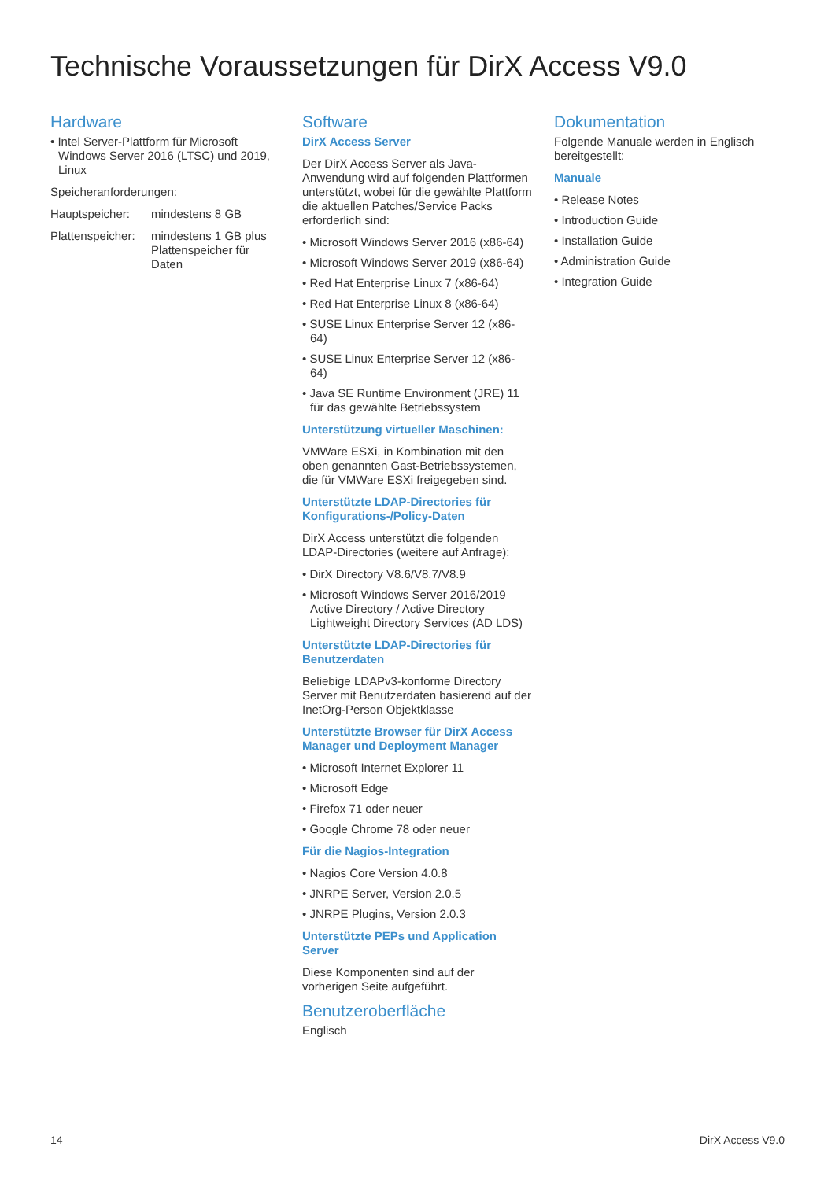Technische Voraussetzungen für DirX Access V9.0
Hardware
• Intel Server-Plattform für Microsoft Windows Server 2016 (LTSC) und 2019, Linux
Speicheranforderungen:
Hauptspeicher: mindestens 8 GB
Plattenspeicher: mindestens 1 GB plus Plattenspeicher für Daten
Software
DirX Access Server
Der DirX Access Server als Java-Anwendung wird auf folgenden Plattformen unterstützt, wobei für die gewählte Plattform die aktuellen Patches/Service Packs erforderlich sind:
• Microsoft Windows Server 2016 (x86-64)
• Microsoft Windows Server 2019 (x86-64)
• Red Hat Enterprise Linux 7 (x86-64)
• Red Hat Enterprise Linux 8 (x86-64)
• SUSE Linux Enterprise Server 12 (x86-64)
• SUSE Linux Enterprise Server 12 (x86-64)
• Java SE Runtime Environment (JRE) 11 für das gewählte Betriebssystem
Unterstützung virtueller Maschinen:
VMWare ESXi, in Kombination mit den oben genannten Gast-Betriebssystemen, die für VMWare ESXi freigegeben sind.
Unterstützte LDAP-Directories für Konfigurations-/Policy-Daten
DirX Access unterstützt die folgenden LDAP-Directories (weitere auf Anfrage):
• DirX Directory V8.6/V8.7/V8.9
• Microsoft Windows Server 2016/2019 Active Directory / Active Directory Lightweight Directory Services (AD LDS)
Unterstützte LDAP-Directories für Benutzerdaten
Beliebige LDAPv3-konforme Directory Server mit Benutzerdaten basierend auf der InetOrg-Person Objektklasse
Unterstützte Browser für DirX Access Manager und Deployment Manager
• Microsoft Internet Explorer 11
• Microsoft Edge
• Firefox 71 oder neuer
• Google Chrome 78 oder neuer
Für die Nagios-Integration
• Nagios Core Version 4.0.8
• JNRPE Server, Version 2.0.5
• JNRPE Plugins, Version 2.0.3
Unterstützte PEPs und Application Server
Diese Komponenten sind auf der vorherigen Seite aufgeführt.
Benutzeroberfläche
Englisch
Dokumentation
Folgende Manuale werden in Englisch bereitgestellt:
Manuale
• Release Notes
• Introduction Guide
• Installation Guide
• Administration Guide
• Integration Guide
14 DirX Access V9.0